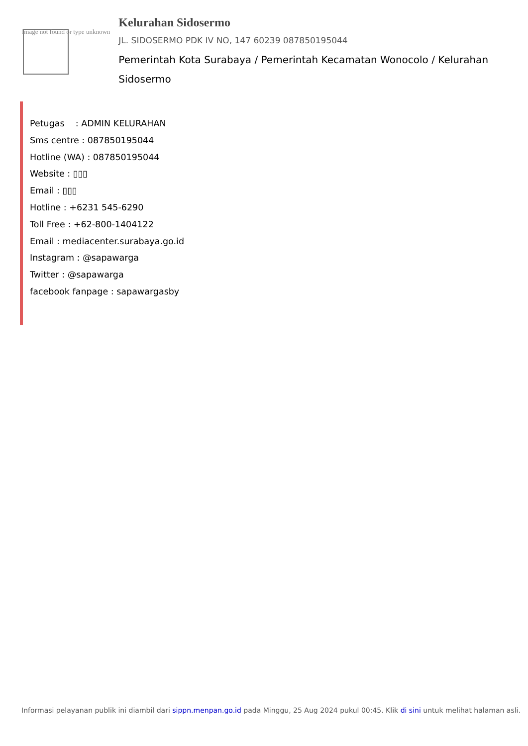Image not found or type unknown
Kelurahan Sidosermo
JL. SIDOSERMO PDK IV NO, 147 60239 087850195044
Pemerintah Kota Surabaya / Pemerintah Kecamatan Wonocolo / Kelurahan Sidosermo
Petugas : ADMIN KELURAHAN
Sms centre : 087850195044
Hotline (WA) : 087850195044
Website : ▯▯▯
Email : ▯▯▯
Hotline : +6231 545-6290
Toll Free : +62-800-1404122
Email : mediacenter.surabaya.go.id
Instagram : @sapawarga
Twitter : @sapawarga
facebook fanpage : sapawargasby
Informasi pelayanan publik ini diambil dari sippn.menpan.go.id pada Minggu, 25 Aug 2024 pukul 00:45. Klik di sini untuk melihat halaman asli.